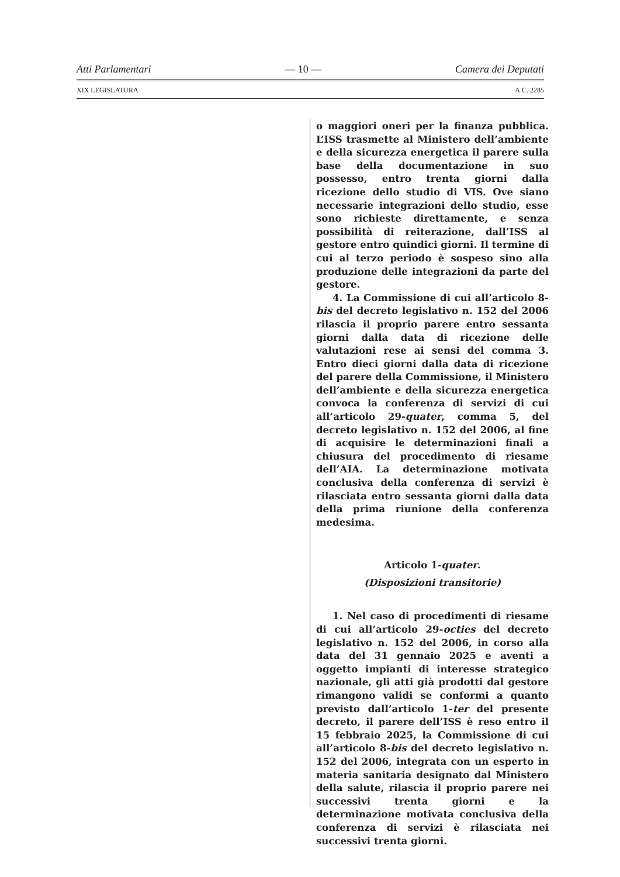Atti Parlamentari — 10 — Camera dei Deputati
XIX LEGISLATURA A.C. 2285
o maggiori oneri per la finanza pubblica. L’ISS trasmette al Ministero dell’ambiente e della sicurezza energetica il parere sulla base della documentazione in suo possesso, entro trenta giorni dalla ricezione dello studio di VIS. Ove siano necessarie integrazioni dello studio, esse sono richieste direttamente, e senza possibilità di reiterazione, dall’ISS al gestore entro quindici giorni. Il termine di cui al terzo periodo è sospeso sino alla produzione delle integrazioni da parte del gestore.
4. La Commissione di cui all’articolo 8-bis del decreto legislativo n. 152 del 2006 rilascia il proprio parere entro sessanta giorni dalla data di ricezione delle valutazioni rese ai sensi del comma 3. Entro dieci giorni dalla data di ricezione del parere della Commissione, il Ministero dell’ambiente e della sicurezza energetica convoca la conferenza di servizi di cui all’articolo 29-quater, comma 5, del decreto legislativo n. 152 del 2006, al fine di acquisire le determinazioni finali a chiusura del procedimento di riesame dell’AIA. La determinazione motivata conclusiva della conferenza di servizi è rilasciata entro sessanta giorni dalla data della prima riunione della conferenza medesima.
Articolo 1-quater.
(Disposizioni transitorie)
1. Nel caso di procedimenti di riesame di cui all’articolo 29-octies del decreto legislativo n. 152 del 2006, in corso alla data del 31 gennaio 2025 e aventi a oggetto impianti di interesse strategico nazionale, gli atti già prodotti dal gestore rimangono validi se conformi a quanto previsto dall’articolo 1-ter del presente decreto, il parere dell’ISS è reso entro il 15 febbraio 2025, la Commissione di cui all’articolo 8-bis del decreto legislativo n. 152 del 2006, integrata con un esperto in materia sanitaria designato dal Ministero della salute, rilascia il proprio parere nei successivi trenta giorni e la determinazione motivata conclusiva della conferenza di servizi è rilasciata nei successivi trenta giorni.